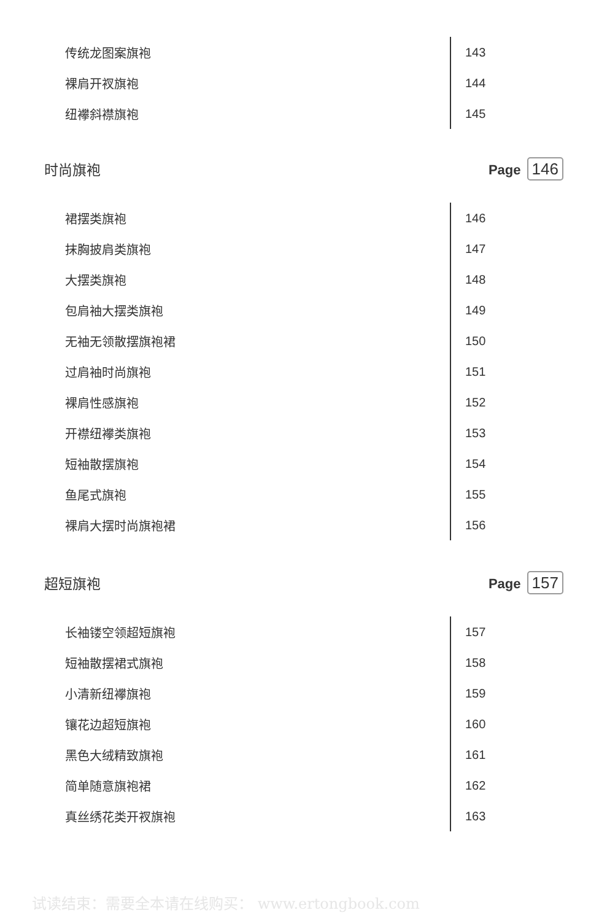传统龙图案旗袍 143
裸肩开衩旗袍 144
纽襻斜襟旗袍 145
时尚旗袍 Page 146
裙摆类旗袍 146
抹胸披肩类旗袍 147
大摆类旗袍 148
包肩袖大摆类旗袍 149
无袖无领散摆旗袍裙 150
过肩袖时尚旗袍 151
裸肩性感旗袍 152
开襟纽襻类旗袍 153
短袖散摆旗袍 154
鱼尾式旗袍 155
裸肩大摆时尚旗袍裙 156
超短旗袍 Page 157
长袖镂空领超短旗袍 157
短袖散摆裙式旗袍 158
小清新纽襻旗袍 159
镶花边超短旗袍 160
黑色大绒精致旗袍 161
简单随意旗袍裙 162
真丝绣花类开衩旗袍 163
试读结束：需要全本请在线购买： www.ertongbook.com